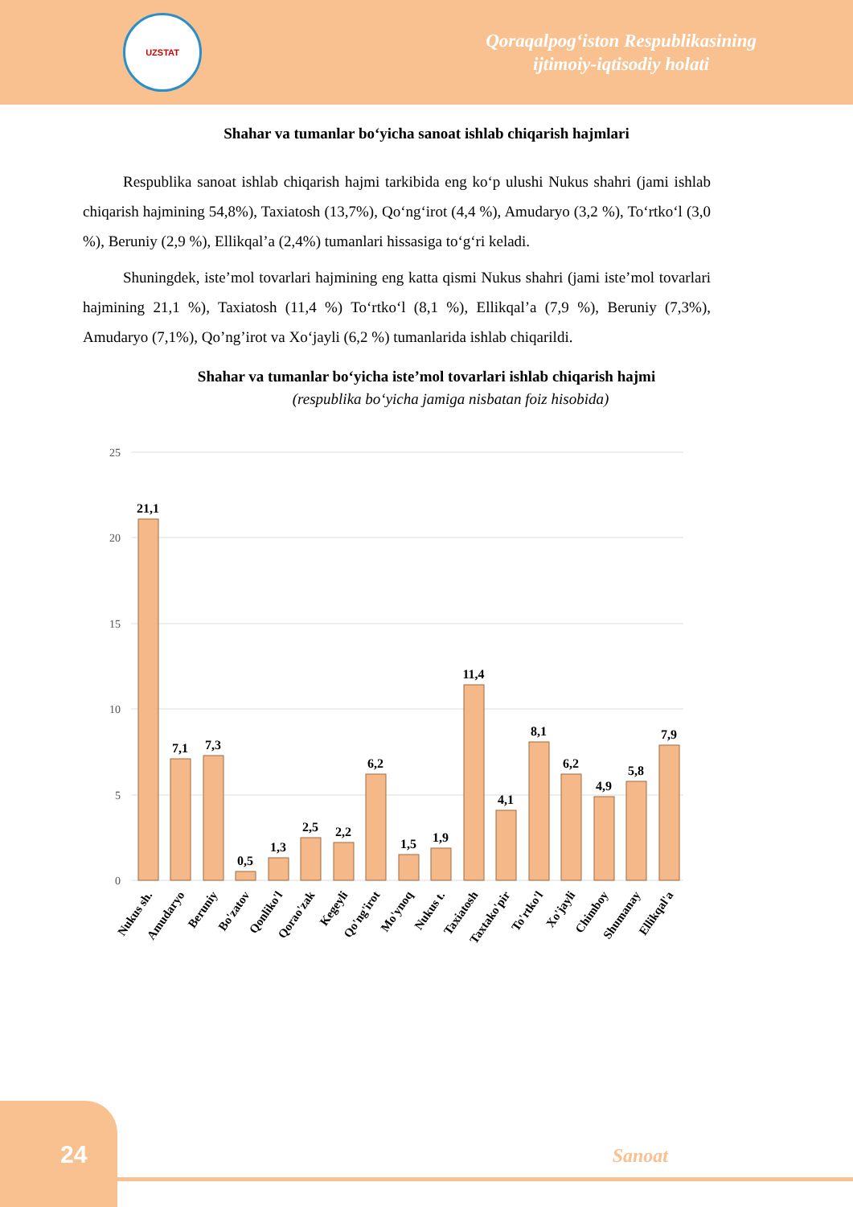UZSTAT
Qoraqalpog‘iston Respublikasining
ijtimoiy-iqtisodiy holati
Shahar va tumanlar bo‘yicha sanoat ishlab chiqarish hajmlari
Respublika sanoat ishlab chiqarish hajmi tarkibida eng ko‘p ulushi Nukus shahri (jami ishlab chiqarish hajmining 54,8%), Taxiatosh (13,7%), Qo‘ng‘irot (4,4 %), Amudaryo (3,2 %), To‘rtko‘l (3,0 %), Beruniy (2,9 %), Ellikqal’a (2,4%) tumanlari hissasiga to‘g‘ri keladi.
Shuningdek, iste’mol tovarlari hajmining eng katta qismi Nukus shahri (jami iste’mol tovarlari hajmining 21,1 %), Taxiatosh (11,4 %) To‘rtko‘l (8,1 %), Ellikqal’a (7,9 %), Beruniy (7,3%), Amudaryo (7,1%), Qo’ng’irot va Xo‘jayli (6,2 %) tumanlarida ishlab chiqarildi.
Shahar va tumanlar bo‘yicha iste’mol tovarlari ishlab chiqarish hajmi
(respublika bo‘yicha jamiga nisbatan foiz hisobida)
25
20
15
10
5
0
21,1
7,1
7,3
0,5
1,3
2,5
2,2
6,2
1,5
1,9
11,4
4,1
8,1
6,2
4,9
5,8
7,9
Nukus sh.
Amudaryo
Beruniy
Bo'zatov
Qonliko'l
Qorao'zak
Kegeyli
Qo'ng'irot
Mo'ynoq
Nukus t.
Taxiatosh
Taxtako'pir
To'rtko'l
Xo'jayli
Chimboy
Shumanay
Ellikqal'a
24
Sanoat